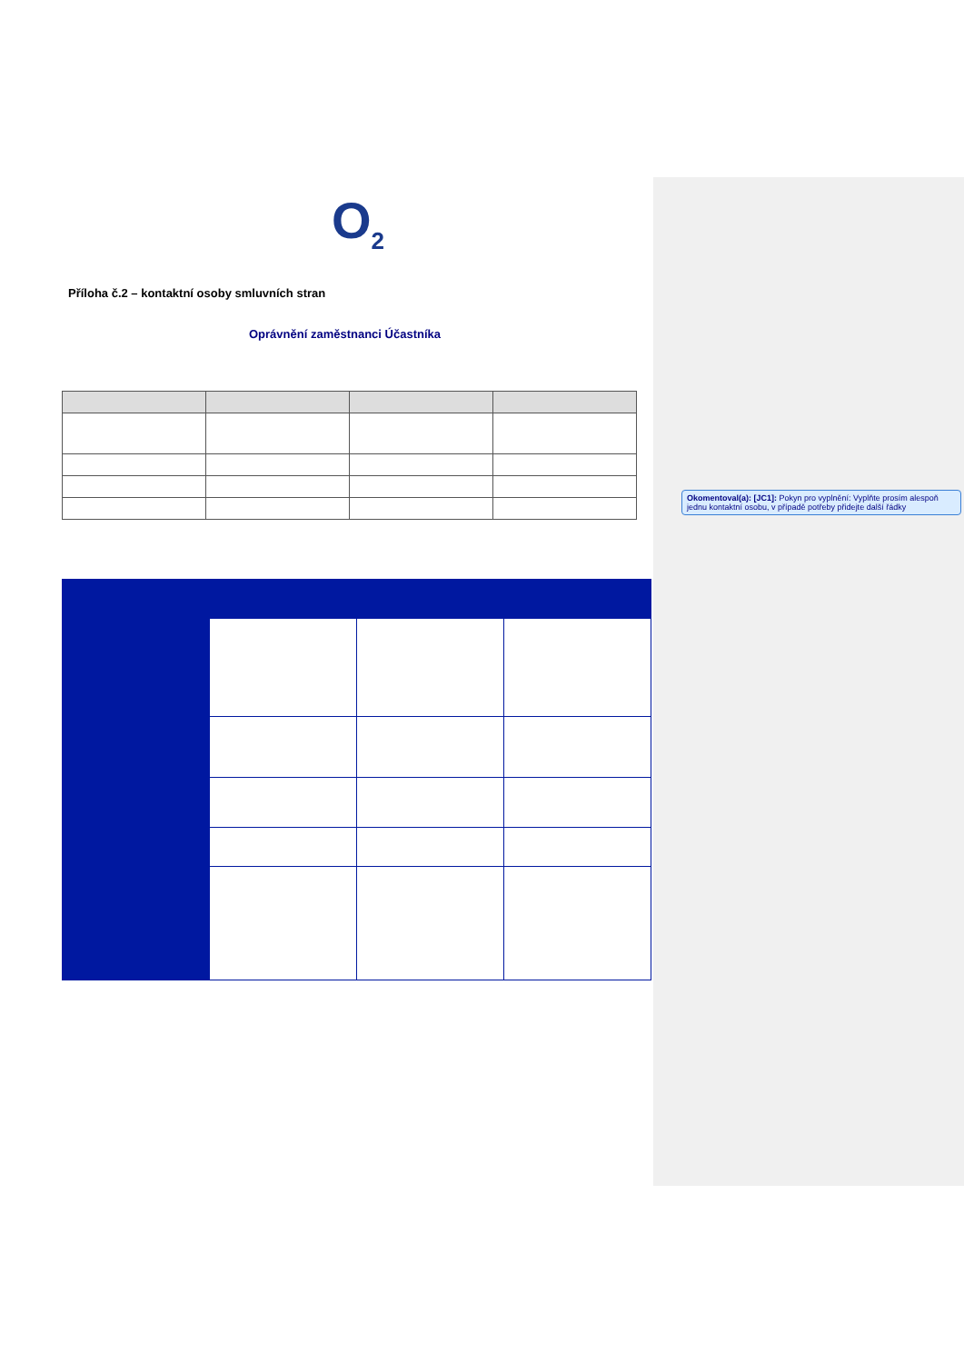O<sub>2</sub>
Příloha č.2 – kontaktní osoby smluvních stran
Oprávnění zaměstnanci Účastníka
Okomentoval(a): [JC1]: Pokyn pro vyplnění: Vyplňte prosím alespoň jednu kontaktní osobu, v případě potřeby přidejte další řádky